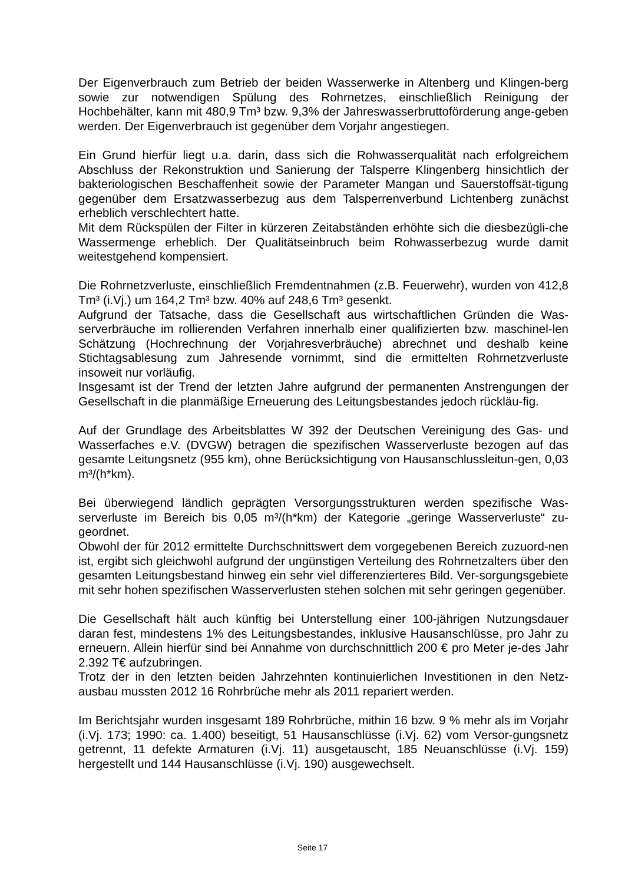Der Eigenverbrauch zum Betrieb der beiden Wasserwerke in Altenberg und Klingen-berg sowie zur notwendigen Spülung des Rohrnetzes, einschließlich Reinigung der Hochbehälter, kann mit 480,9 Tm³ bzw. 9,3% der Jahreswasserbruttoförderung ange-geben werden. Der Eigenverbrauch ist gegenüber dem Vorjahr angestiegen.
Ein Grund hierfür liegt u.a. darin, dass sich die Rohwasserqualität nach erfolgreichem Abschluss der Rekonstruktion und Sanierung der Talsperre Klingenberg hinsichtlich der bakteriologischen Beschaffenheit sowie der Parameter Mangan und Sauerstoffsät-tigung gegenüber dem Ersatzwasserbezug aus dem Talsperrenverbund Lichtenberg zunächst erheblich verschlechtert hatte.
Mit dem Rückspülen der Filter in kürzeren Zeitabständen erhöhte sich die diesbezügli-che Wassermenge erheblich. Der Qualitätseinbruch beim Rohwasserbezug wurde damit weitestgehend kompensiert.
Die Rohrnetzverluste, einschließlich Fremdentnahmen (z.B. Feuerwehr), wurden von 412,8 Tm³ (i.Vj.) um 164,2 Tm³ bzw. 40% auf 248,6 Tm³ gesenkt.
Aufgrund der Tatsache, dass die Gesellschaft aus wirtschaftlichen Gründen die Was-serverbräuche im rollierenden Verfahren innerhalb einer qualifizierten bzw. maschinel-len Schätzung (Hochrechnung der Vorjahresverbräuche) abrechnet und deshalb keine Stichtagsablesung zum Jahresende vornimmt, sind die ermittelten Rohrnetzverluste insoweit nur vorläufig.
Insgesamt ist der Trend der letzten Jahre aufgrund der permanenten Anstrengungen der Gesellschaft in die planmäßige Erneuerung des Leitungsbestandes jedoch rückläu-fig.
Auf der Grundlage des Arbeitsblattes W 392 der Deutschen Vereinigung des Gas- und Wasserfaches e.V. (DVGW) betragen die spezifischen Wasserverluste bezogen auf das gesamte Leitungsnetz (955 km), ohne Berücksichtigung von Hausanschlussleitun-gen, 0,03 m³/(h*km).
Bei überwiegend ländlich geprägten Versorgungsstrukturen werden spezifische Was-serverluste im Bereich bis 0,05 m³/(h*km) der Kategorie „geringe Wasserverluste“ zu-geordnet.
Obwohl der für 2012 ermittelte Durchschnittswert dem vorgegebenen Bereich zuzuord-nen ist, ergibt sich gleichwohl aufgrund der ungünstigen Verteilung des Rohrnetzalters über den gesamten Leitungsbestand hinweg ein sehr viel differenzierteres Bild. Ver-sorgungsgebiete mit sehr hohen spezifischen Wasserverlusten stehen solchen mit sehr geringen gegenüber.
Die Gesellschaft hält auch künftig bei Unterstellung einer 100-jährigen Nutzungsdauer daran fest, mindestens 1% des Leitungsbestandes, inklusive Hausanschlüsse, pro Jahr zu erneuern. Allein hierfür sind bei Annahme von durchschnittlich 200 € pro Meter je-des Jahr 2.392 T€ aufzubringen.
Trotz der in den letzten beiden Jahrzehnten kontinuierlichen Investitionen in den Netz-ausbau mussten 2012 16 Rohrbrüche mehr als 2011 repariert werden.
Im Berichtsjahr wurden insgesamt 189 Rohrbrüche, mithin 16 bzw. 9 % mehr als im Vorjahr (i.Vj. 173; 1990: ca. 1.400) beseitigt, 51 Hausanschlüsse (i.Vj. 62) vom Versor-gungsnetz getrennt, 11 defekte Armaturen (i.Vj. 11) ausgetauscht, 185 Neuanschlüsse (i.Vj. 159) hergestellt und 144 Hausanschlüsse (i.Vj. 190) ausgewechselt.
Seite 17